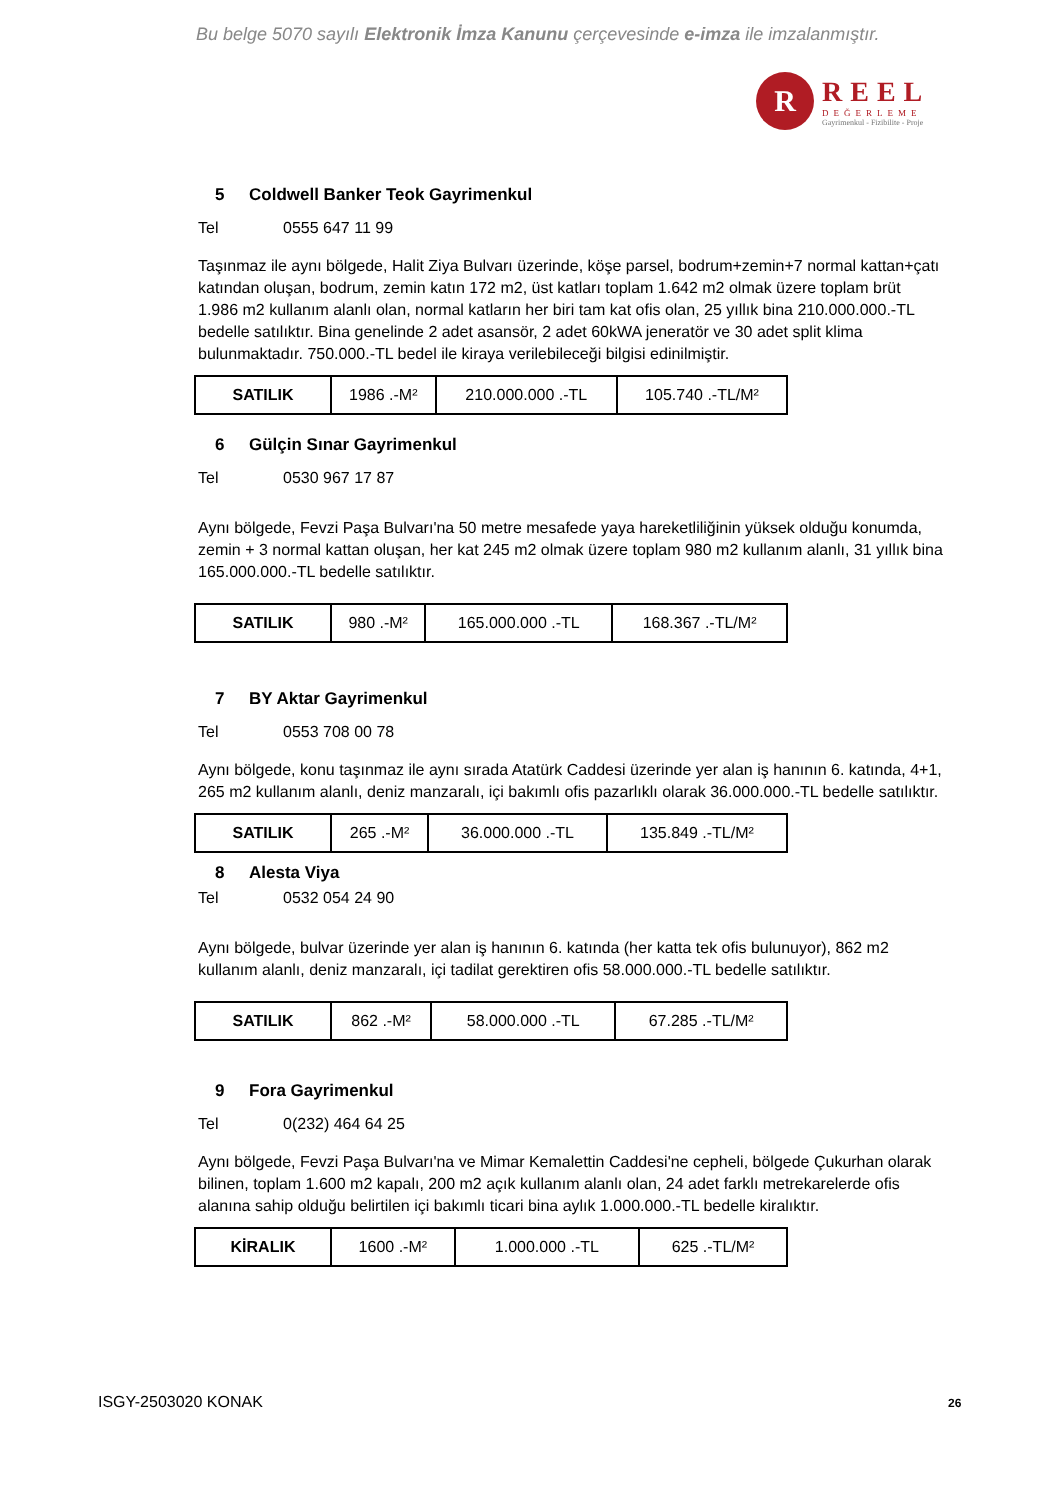Bu belge 5070 sayılı Elektronik İmza Kanunu çerçevesinde e-imza ile imzalanmıştır.
R
REEL
DEĞERLEME
Gayrimenkul - Fizibilite - Proje
5 Coldwell Banker Teok Gayrimenkul
Tel 0555 647 11 99
Taşınmaz ile aynı bölgede, Halit Ziya Bulvarı üzerinde, köşe parsel, bodrum+zemin+7 normal kattan+çatı katından oluşan, bodrum, zemin katın 172 m2, üst katları toplam 1.642 m2 olmak üzere toplam brüt 1.986 m2 kullanım alanlı olan, normal katların her biri tam kat ofis olan, 25 yıllık bina 210.000.000.-TL bedelle satılıktır. Bina genelinde 2 adet asansör, 2 adet 60kWA jeneratör ve 30 adet split klima bulunmaktadır. 750.000.-TL bedel ile kiraya verilebileceği bilgisi edinilmiştir.
| SATILIK | 1986 .-M² | 210.000.000 .-TL | 105.740 .-TL/M² |
6 Gülçin Sınar Gayrimenkul
Tel 0530 967 17 87
Aynı bölgede, Fevzi Paşa Bulvarı'na 50 metre mesafede yaya hareketliliğinin yüksek olduğu konumda, zemin + 3 normal kattan oluşan, her kat 245 m2 olmak üzere toplam 980 m2 kullanım alanlı, 31 yıllık bina 165.000.000.-TL bedelle satılıktır.
| SATILIK | 980 .-M² | 165.000.000 .-TL | 168.367 .-TL/M² |
7 BY Aktar Gayrimenkul
Tel 0553 708 00 78
Aynı bölgede, konu taşınmaz ile aynı sırada Atatürk Caddesi üzerinde yer alan iş hanının 6. katında, 4+1, 265 m2 kullanım alanlı, deniz manzaralı, içi bakımlı ofis pazarlıklı olarak 36.000.000.-TL bedelle satılıktır.
| SATILIK | 265 .-M² | 36.000.000 .-TL | 135.849 .-TL/M² |
8 Alesta Viya
Tel 0532 054 24 90
Aynı bölgede, bulvar üzerinde yer alan iş hanının 6. katında (her katta tek ofis bulunuyor), 862 m2 kullanım alanlı, deniz manzaralı, içi tadilat gerektiren ofis 58.000.000.-TL bedelle satılıktır.
| SATILIK | 862 .-M² | 58.000.000 .-TL | 67.285 .-TL/M² |
9 Fora Gayrimenkul
Tel 0(232) 464 64 25
Aynı bölgede, Fevzi Paşa Bulvarı'na ve Mimar Kemalettin Caddesi'ne cepheli, bölgede Çukurhan olarak bilinen, toplam 1.600 m2 kapalı, 200 m2 açık kullanım alanlı olan, 24 adet farklı metrekarelerde ofis alanına sahip olduğu belirtilen içi bakımlı ticari bina aylık 1.000.000.-TL bedelle kiralıktır.
| KİRALIK | 1600 .-M² | 1.000.000 .-TL | 625 .-TL/M² |
ISGY-2503020 KONAK 26